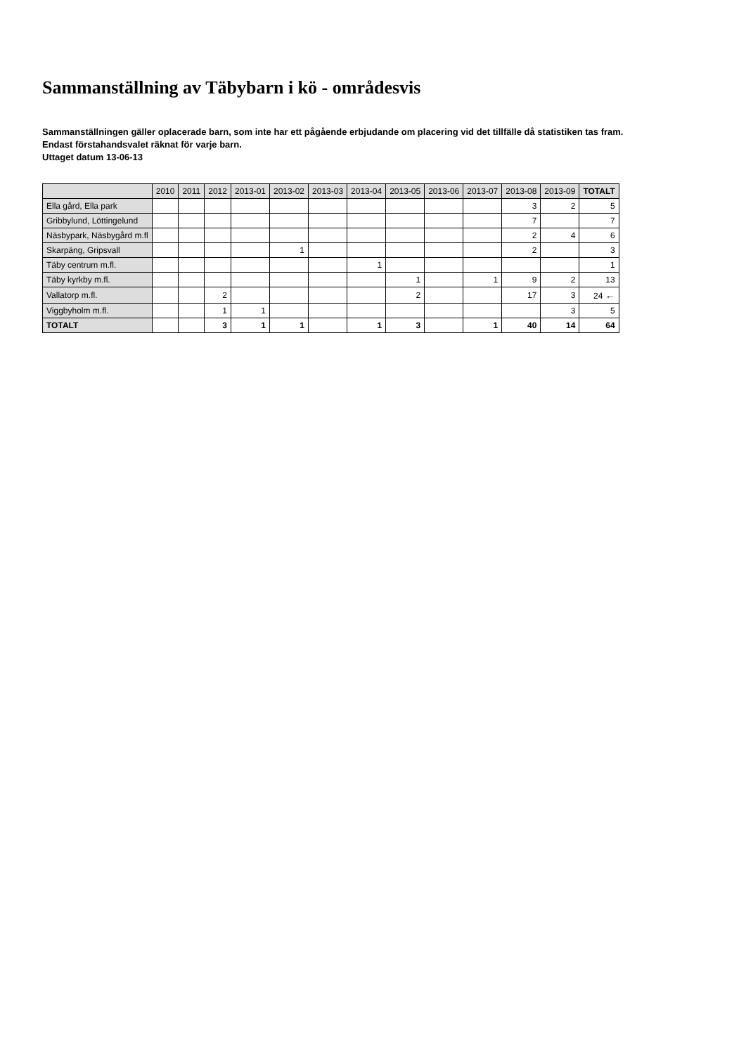Sammanställning av Täbybarn i kö - områdesvis
Sammanställningen gäller oplacerade barn, som inte har ett pågående erbjudande om placering vid det tillfälle då statistiken tas fram.
Endast förstahandsvalet räknat för varje barn.
Uttaget datum 13-06-13
| | 2010 | 2011 | 2012 | 2013-01 | 2013-02 | 2013-03 | 2013-04 | 2013-05 | 2013-06 | 2013-07 | 2013-08 | 2013-09 | TOTALT |
| --- | --- | --- | --- | --- | --- | --- | --- | --- | --- | --- | --- | --- | --- |
| Ella gård, Ella park | | | | | | | | | | | 3 | 2 | 5 |
| Gribbylund, Löttingelund | | | | | | | | | | | 7 | | 7 |
| Näsbypark, Näsbygård m.fl | | | | | | | | | | | 2 | 4 | 6 |
| Skarpäng, Gripsvall | | | | | 1 | | | | | | 2 | | 3 |
| Täby centrum m.fl. | | | | | | | 1 | | | | | | 1 |
| Täby kyrkby m.fl. | | | | | | | | 1 | | 1 | 9 | 2 | 13 |
| Vallatorp m.fl. | | | 2 | | | | | 2 | | | 17 | 3 | 24 ← |
| Viggbyholm m.fl. | | | 1 | 1 | | | | | | | | 3 | 5 |
| TOTALT | | | 3 | 1 | 1 | | 1 | 3 | | 1 | 40 | 14 | 64 |